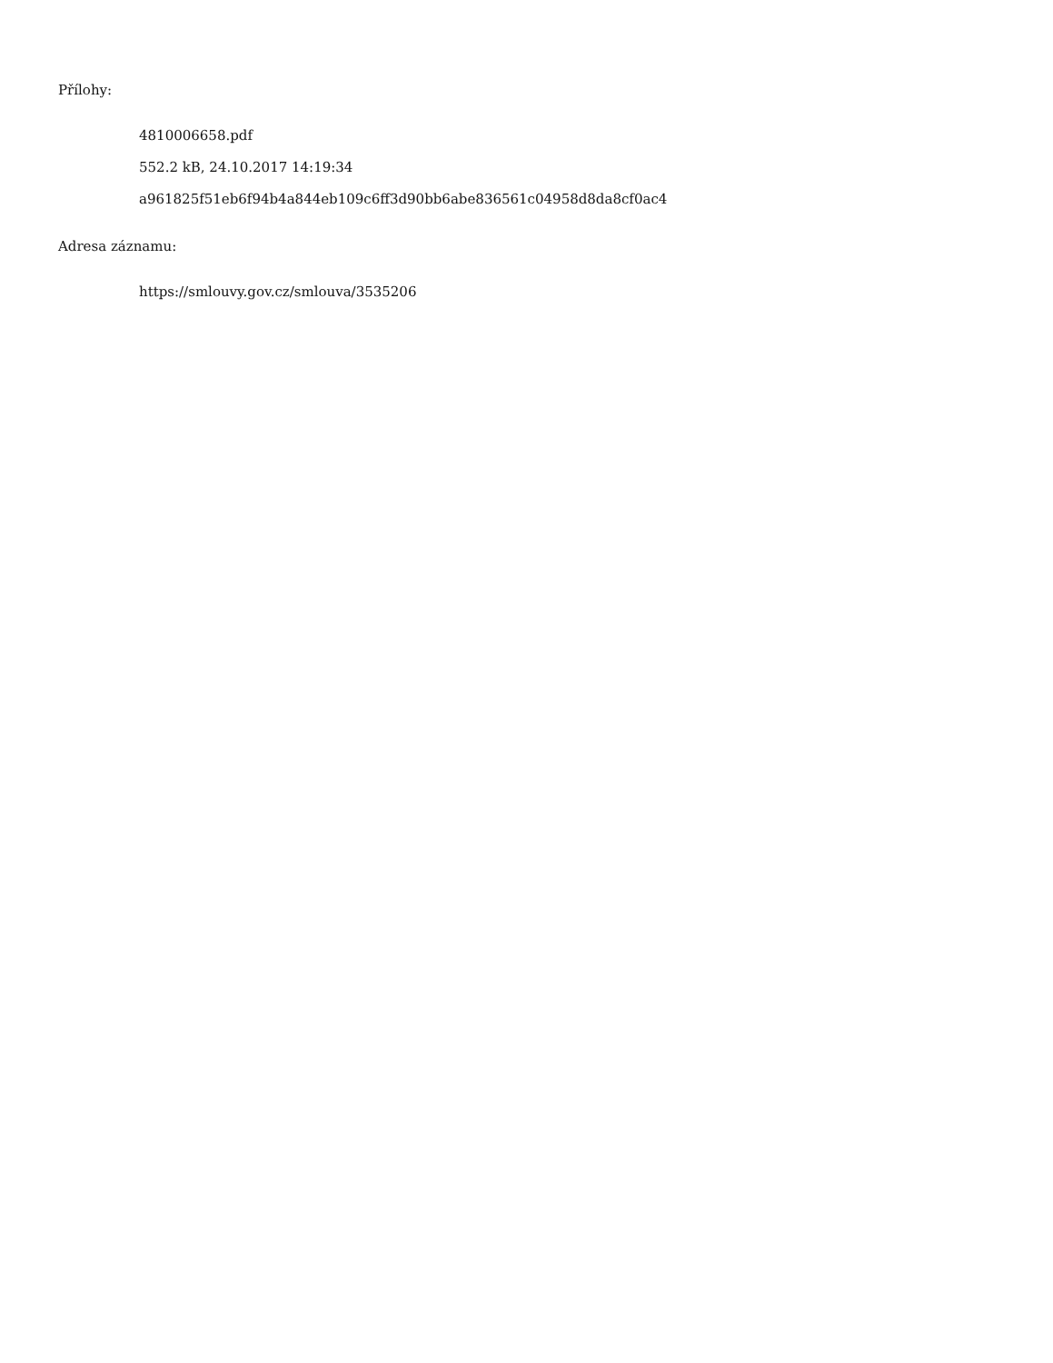Přílohy:
4810006658.pdf
552.2 kB, 24.10.2017 14:19:34
a961825f51eb6f94b4a844eb109c6ff3d90bb6abe836561c04958d8da8cf0ac4
Adresa záznamu:
https://smlouvy.gov.cz/smlouva/3535206